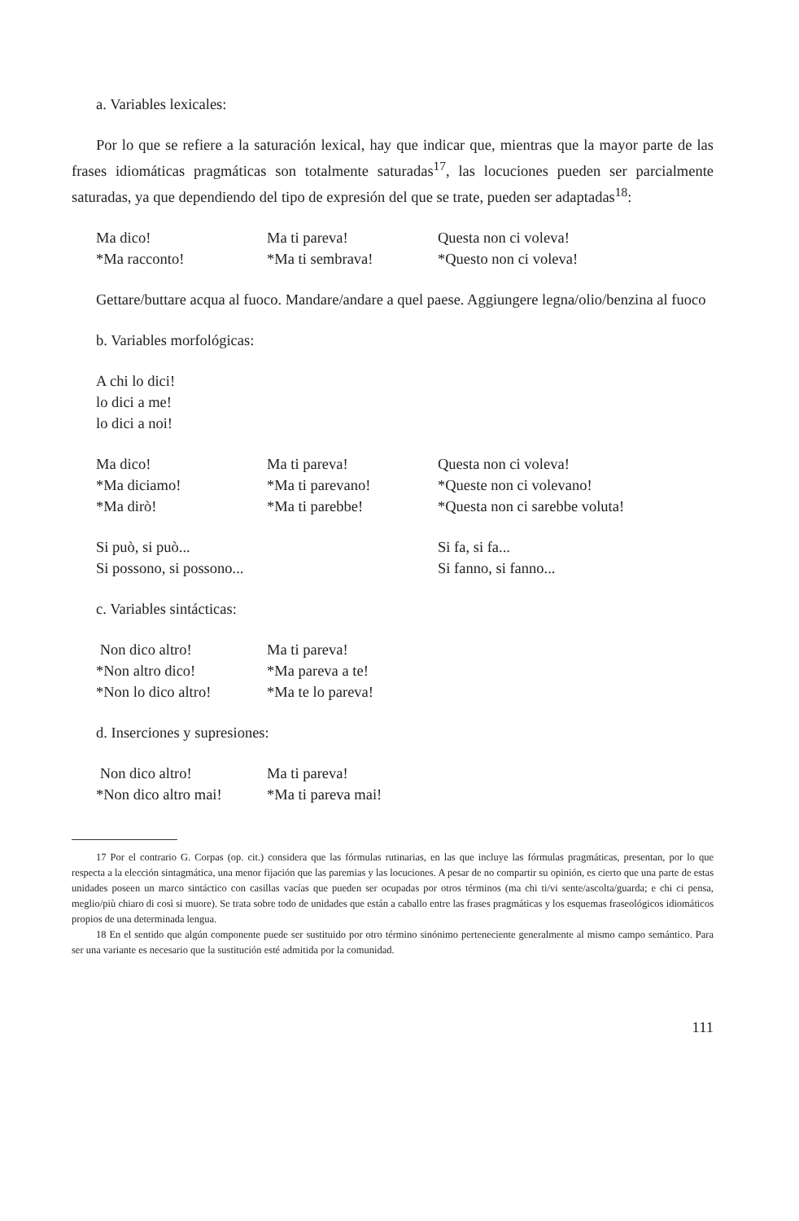a. Variables lexicales:
Por lo que se refiere a la saturación lexical, hay que indicar que, mientras que la mayor parte de las frases idiomáticas pragmáticas son totalmente saturadas<sup>17</sup>, las locuciones pueden ser parcialmente saturadas, ya que dependiendo del tipo de expresión del que se trate, pueden ser adaptadas<sup>18</sup>:
Ma dico!
Ma ti pareva!
Questa non ci voleva!
*Ma racconto!
*Ma ti sembrava!
*Questo non ci voleva!
Gettare/buttare acqua al fuoco. Mandare/andare a quel paese. Aggiungere legna/olio/benzina al fuoco
b. Variables morfológicas:
A chi lo dici!
lo dici a me!
lo dici a noi!
Ma dico!
Ma ti pareva!
Questa non ci voleva!
*Ma diciamo!
*Ma ti parevano!
*Queste non ci volevano!
*Ma dirò!
*Ma ti parebbe!
*Questa non ci sarebbe voluta!
Si può, si può...
Si fa, si fa...
Si possono, si possono...
Si fanno, si fanno...
c. Variables sintácticas:
Non dico altro!
Ma ti pareva!
*Non altro dico!
*Ma pareva a te!
*Non lo dico altro!
*Ma te lo pareva!
d. Inserciones y supresiones:
Non dico altro!
Ma ti pareva!
*Non dico altro mai!
*Ma ti pareva mai!
17 Por el contrario G. Corpas (op. cit.) considera que las fórmulas rutinarias, en las que incluye las fórmulas pragmáticas, presentan, por lo que respecta a la elección sintagmática, una menor fijación que las paremias y las locuciones. A pesar de no compartir su opinión, es cierto que una parte de estas unidades poseen un marco sintáctico con casillas vacías que pueden ser ocupadas por otros términos (ma chi ti/vi sente/ascolta/guarda; e chi ci pensa, meglio/più chiaro di così si muore). Se trata sobre todo de unidades que están a caballo entre las frases pragmáticas y los esquemas fraseológicos idiomáticos propios de una determinada lengua.
18 En el sentido que algún componente puede ser sustituido por otro término sinónimo perteneciente generalmente al mismo campo semántico. Para ser una variante es necesario que la sustitución esté admitida por la comunidad.
111